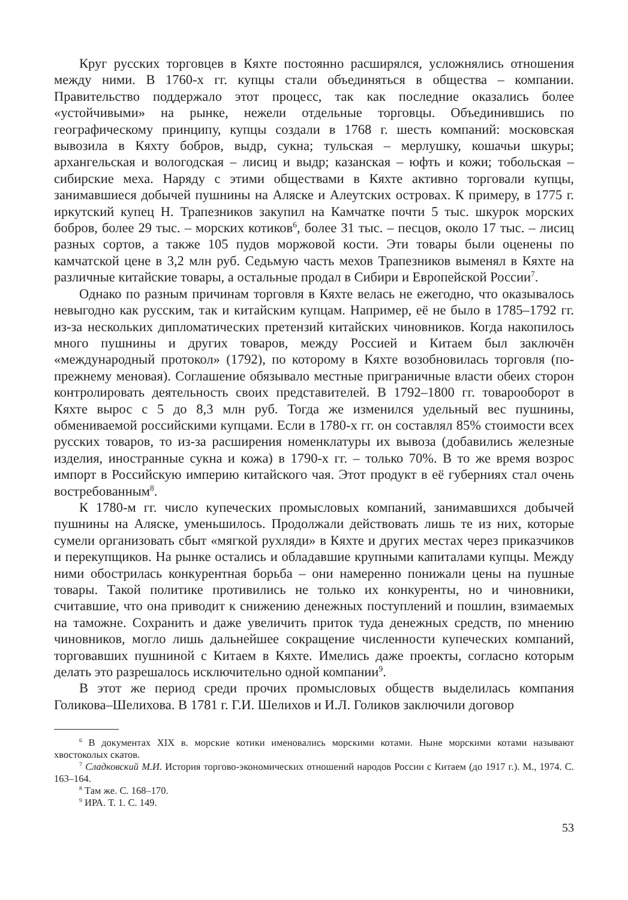Круг русских торговцев в Кяхте постоянно расширялся, усложнялись отношения между ними. В 1760-х гг. купцы стали объединяться в общества – компании. Правительство поддержало этот процесс, так как последние оказались более «устойчивыми» на рынке, нежели отдельные торговцы. Объединившись по географическому принципу, купцы создали в 1768 г. шесть компаний: московская вывозила в Кяхту бобров, выдр, сукна; тульская – мерлушку, кошачьи шкуры; архангельская и вологодская – лисиц и выдр; казанская – юфть и кожи; тобольская – сибирские меха. Наряду с этими обществами в Кяхте активно торговали купцы, занимавшиеся добычей пушнины на Аляске и Алеутских островах. К примеру, в 1775 г. иркутский купец Н. Трапезников закупил на Камчатке почти 5 тыс. шкурок морских бобров, более 29 тыс. – морских котиков<sup>6</sup>, более 31 тыс. – песцов, около 17 тыс. – лисиц разных сортов, а также 105 пудов моржовой кости. Эти товары были оценены по камчатской цене в 3,2 млн руб. Седьмую часть мехов Трапезников выменял в Кяхте на различные китайские товары, а остальные продал в Сибири и Европейской России<sup>7</sup>.
Однако по разным причинам торговля в Кяхте велась не ежегодно, что оказывалось невыгодно как русским, так и китайским купцам. Например, её не было в 1785–1792 гг. из-за нескольких дипломатических претензий китайских чиновников. Когда накопилось много пушнины и других товаров, между Россией и Китаем был заключён «международный протокол» (1792), по которому в Кяхте возобновилась торговля (по-прежнему меновая). Соглашение обязывало местные приграничные власти обеих сторон контролировать деятельность своих представителей. В 1792–1800 гг. товарооборот в Кяхте вырос с 5 до 8,3 млн руб. Тогда же изменился удельный вес пушнины, обмениваемой российскими купцами. Если в 1780-х гг. он составлял 85% стоимости всех русских товаров, то из-за расширения номенклатуры их вывоза (добавились железные изделия, иностранные сукна и кожа) в 1790-х гг. – только 70%. В то же время возрос импорт в Российскую империю китайского чая. Этот продукт в её губерниях стал очень востребованным<sup>8</sup>.
К 1780-м гг. число купеческих промысловых компаний, занимавшихся добычей пушнины на Аляске, уменьшилось. Продолжали действовать лишь те из них, которые сумели организовать сбыт «мягкой рухляди» в Кяхте и других местах через приказчиков и перекупщиков. На рынке остались и обладавшие крупными капиталами купцы. Между ними обострилась конкурентная борьба – они намеренно понижали цены на пушные товары. Такой политике противились не только их конкуренты, но и чиновники, считавшие, что она приводит к снижению денежных поступлений и пошлин, взимаемых на таможне. Сохранить и даже увеличить приток туда денежных средств, по мнению чиновников, могло лишь дальнейшее сокращение численности купеческих компаний, торговавших пушниной с Китаем в Кяхте. Имелись даже проекты, согласно которым делать это разрешалось исключительно одной компании<sup>9</sup>.
В этот же период среди прочих промысловых обществ выделилась компания Голикова–Шелихова. В 1781 г. Г.И. Шелихов и И.Л. Голиков заключили договор
<sup>6</sup> В документах XIX в. морские котики именовались морскими котами. Ныне морскими котами называют хвостоколых скатов.
<sup>7</sup> Сладковский М.И. История торгово-экономических отношений народов России с Китаем (до 1917 г.). М., 1974. С. 163–164.
<sup>8</sup> Там же. С. 168–170.
<sup>9</sup> ИРА. Т. 1. С. 149.
53